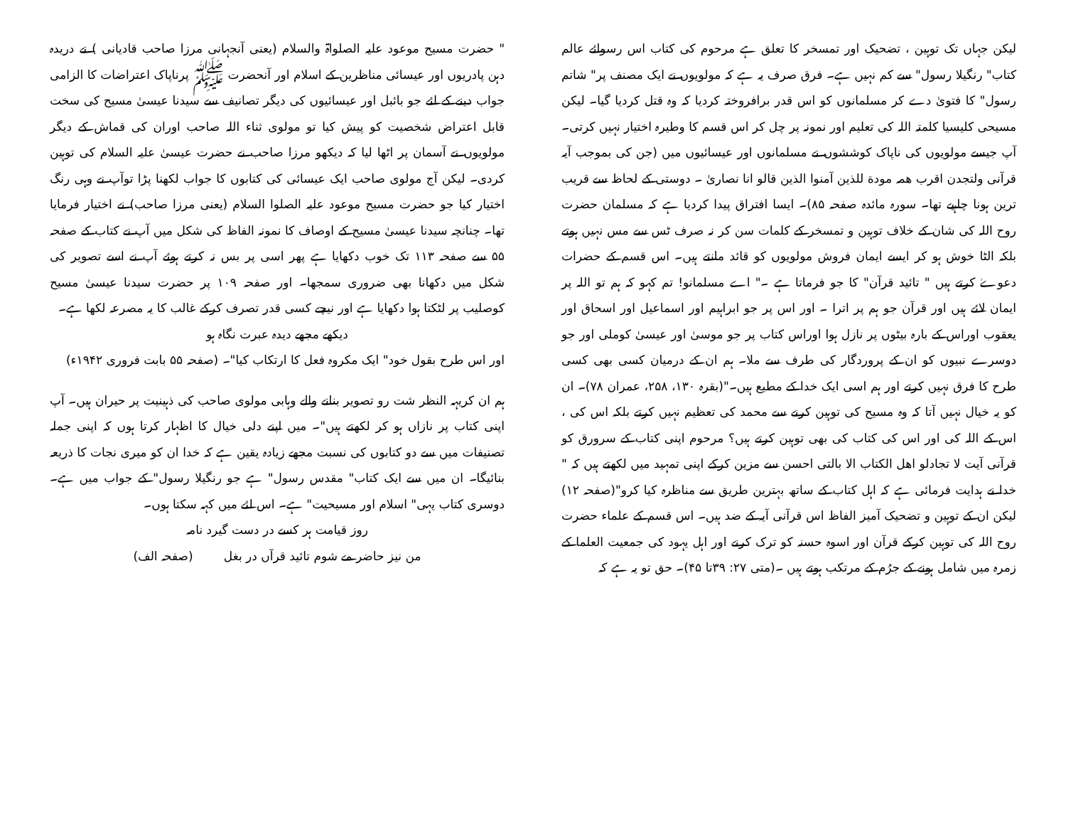" حضرت مسیح موعود علیہ الصلواۃ والسلام (یعنی آنجہانی مرزا صاحب قادیانی ) نے دریدہ دہن پادریوں اور عیسائی مناظرین کے اسلام اور آنحضرت ﷺ پرناپاک اعتراضات کا الزامی جواب دینے کے لئے جو بائبل اور عیسائیوں کی دیگر تصانیف سے سیدنا عیسیٰ مسیح کی سخت قابل اعتراض شخصیت کو پیش کیا تو مولوی ثناء اللہ صاحب اوران کی قماش کے دیگر مولویوں نے آسمان پر اٹھا لیا کہ دیکھو مرزا صاحب نے حضرت عیسیٰ علیہ السلام کی توہین کردی۔ لیکن آج مولوی صاحب ایک عیسائی کی کتابوں کا جواب لکھنا پڑا توآپ نے وہی رنگ اختیار کیا جو حضرت مسیح موعود علیہ الصلوا السلام (یعنی مرزا صاحب) نے اختیار فرمایا تھا۔ چنانچہ سیدنا عیسیٰ مسیح کے اوصاف کا نمونہ الفاظ کی شکل میں آپ نے کتاب کے صفحہ ۵۵ سے صفحہ ۱۱۳ تک خوب دکھایا ہے پھر اسی پر بس نہ کرتے ہوئے آپ نے اسے تصویر کی شکل میں دکھانا بھی ضروری سمجھا۔ اور صفحہ ۱۰۹ پر حضرت سیدنا عیسیٰ مسیح کوصلیب پر لٹکتا ہوا دکھایا ہے اور نیچے کسی قدر تصرف کرکے غالب کا یہ مصرعہ لکھا ہے۔
دیکھے مجھے دیدہ عبرت نگاہ ہو
اور اس طرح بقول خود" ایک مکروہ فعل کا ارتکاب کیا"۔ (صفحہ ۵۵ بابت فروری ۱۹۴۲ء)
ہم ان کریہہ النظر شت رو تصویر بنانے والے وہابی مولوی صاحب کی ذہینیت پر حیران ہیں۔ آپ اپنی کتاب پر نازاں ہو کر لکھتے ہیں"۔ میں اپنے دلی خیال کا اظہار کرتا ہوں کہ اپنی جملہ تصنیفات میں سے دو کتابوں کی نسبت مجھے زیادہ یقین ہے کہ خدا ان کو میری نجات کا ذریعہ بنائیگا۔ ان میں سے ایک کتاب" مقدس رسول" ہے جو رنگیلا رسول" کے جواب میں ہے۔ دوسری کتاب یہی" اسلام اور مسیحیت" ہے۔ اس لئے میں کہہ سکتا ہوں۔
روز قیامت ہر کسے در دست گیرد نامہ
من نیز حاضر مے شوم تائید قرآں در بغل (صفحہ الف)
لیکن جہاں تک توہین ، تضحیک اور تمسخر کا تعلق ہے مرحوم کی کتاب اس رسوائے عالم کتاب" رنگیلا رسول" سے کم نہیں ہے۔ فرق صرف یہ ہے کہ مولویوں نے ایک مصنف پر" شاتم رسول" کا فتویٰ دے کر مسلمانوں کو اس قدر برافروختہ کردیا کہ وہ قتل کردیا گیا۔ لیکن مسیحی کلیسیا کلمتہ اللہ کی تعلیم اور نمونہ پر چل کر اس قسم کا وطیرہ اختیار نہیں کرتی۔ آپ جیسے مولویوں کی ناپاک کوششوں نے مسلمانوں اور عیسائیوں میں (جن کی بموجب آیہ قرآنی ولتجدن اقرب همہ مودة للذین آمنوا الذین قالو انا نصاریٰ ۔ دوستی کے لحاظ سے قریب ترین ہونا چاہیے تھا۔ سورہ مائدہ صفحہ ۸۵)۔ ایسا افتراق پیدا کردیا ہے کہ مسلمان حضرت روح اللہ کی شان کے خلاف توہین و تمسخر کے کلمات سن کر نہ صرف ٹس سے مس نہیں ہوتے بلکہ الٹا خوش ہو کر ایسے ایمان فروش مولویوں کو قائد مانتے ہیں۔ اس قسم کے حضرات دعوےٰ کرتے ہیں " تائید قرآن" کا جو فرماتا ہے ۔" اے مسلمانو! تم کہو کہ ہم تو اللہ پر ایمان لائے ہیں اور قرآن جو ہم پر اترا ۔ اور اس پر جو ابراہیم اور اسماعیل اور اسحاق اور یعقوب اوراس کے بارہ بیٹوں پر نازل ہوا اوراس کتاب پر جو موسیٰ اور عیسیٰ کوملی اور جو دوسرے نبیوں کو ان کے پروردگار کی طرف سے ملا۔ ہم ان کے درمیان کسی بھی کسی طرح کا فرق نہیں کرتے اور ہم اسی ایک خدا کے مطیع ہیں۔"(بقرہ ۱۳۰، ۲۵۸، عمران ۷۸)۔ ان کو یہ خیال نہیں آتا کہ وہ مسیح کی توہین کرنے سے محمد کی تعظیم نہیں کرتے بلکہ اس کی ، اس کے اللہ کی اور اس کی کتاب کی بھی توہین کرتے ہیں؟ مرحوم اپنی کتاب کے سرورق کو قرآنی آیت لا تجادلو اھل الکتاب الا بالتی احسن سے مزین کرکے اپنی تمہید میں لکھتے ہیں کہ " خدا نے ہدایت فرمائی ہے کہ اہل کتاب کے ساتھ بہترین طریق سے مناظرہ کیا کرو"(صفحہ ۱۲) لیکن ان کے توہین و تضحیک آمیز الفاظ اس قرآنی آیہ کے ضد ہیں۔ اس قسم کے علماء حضرت روح اللہ کی توہین کرکے قرآن اور اسوہ حسنہ کو ترک کرنے اور اہل یہود کی جمعیت العلما کے زمرہ میں شامل ہونے کے جرُم کے مرتکب ہوتے ہیں ۔(متی ۲۷: ۳۹تا ۴۵)۔ حق تو یہ ہے کہ